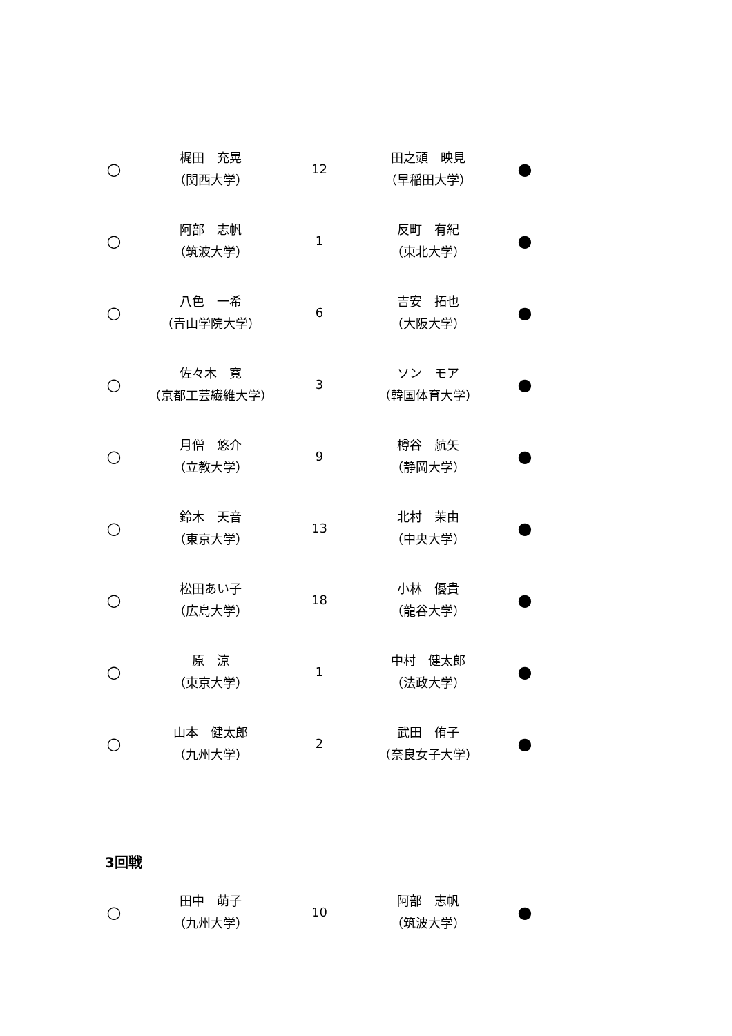| ○ | 梶田 充晃 （関西大学） | 12 | 田之頭 映見 （早稲田大学） | ● |
| ○ | 阿部 志帆 （筑波大学） | 1 | 反町 有紀 （東北大学） | ● |
| ○ | 八色 一希 （青山学院大学） | 6 | 吉安 拓也 （大阪大学） | ● |
| ○ | 佐々木 寛 （京都工芸繊維大学） | 3 | ソン モア （韓国体育大学） | ● |
| ○ | 月僧 悠介 （立教大学） | 9 | 樽谷 航矢 （静岡大学） | ● |
| ○ | 鈴木 天音 （東京大学） | 13 | 北村 茉由 （中央大学） | ● |
| ○ | 松田あい子 （広島大学） | 18 | 小林 優貴 （龍谷大学） | ● |
| ○ | 原 涼 （東京大学） | 1 | 中村 健太郎 （法政大学） | ● |
| ○ | 山本 健太郎 （九州大学） | 2 | 武田 侑子 （奈良女子大学） | ● |
3回戦
| ○ | 田中 萌子 （九州大学） | 10 | 阿部 志帆 （筑波大学） | ● |